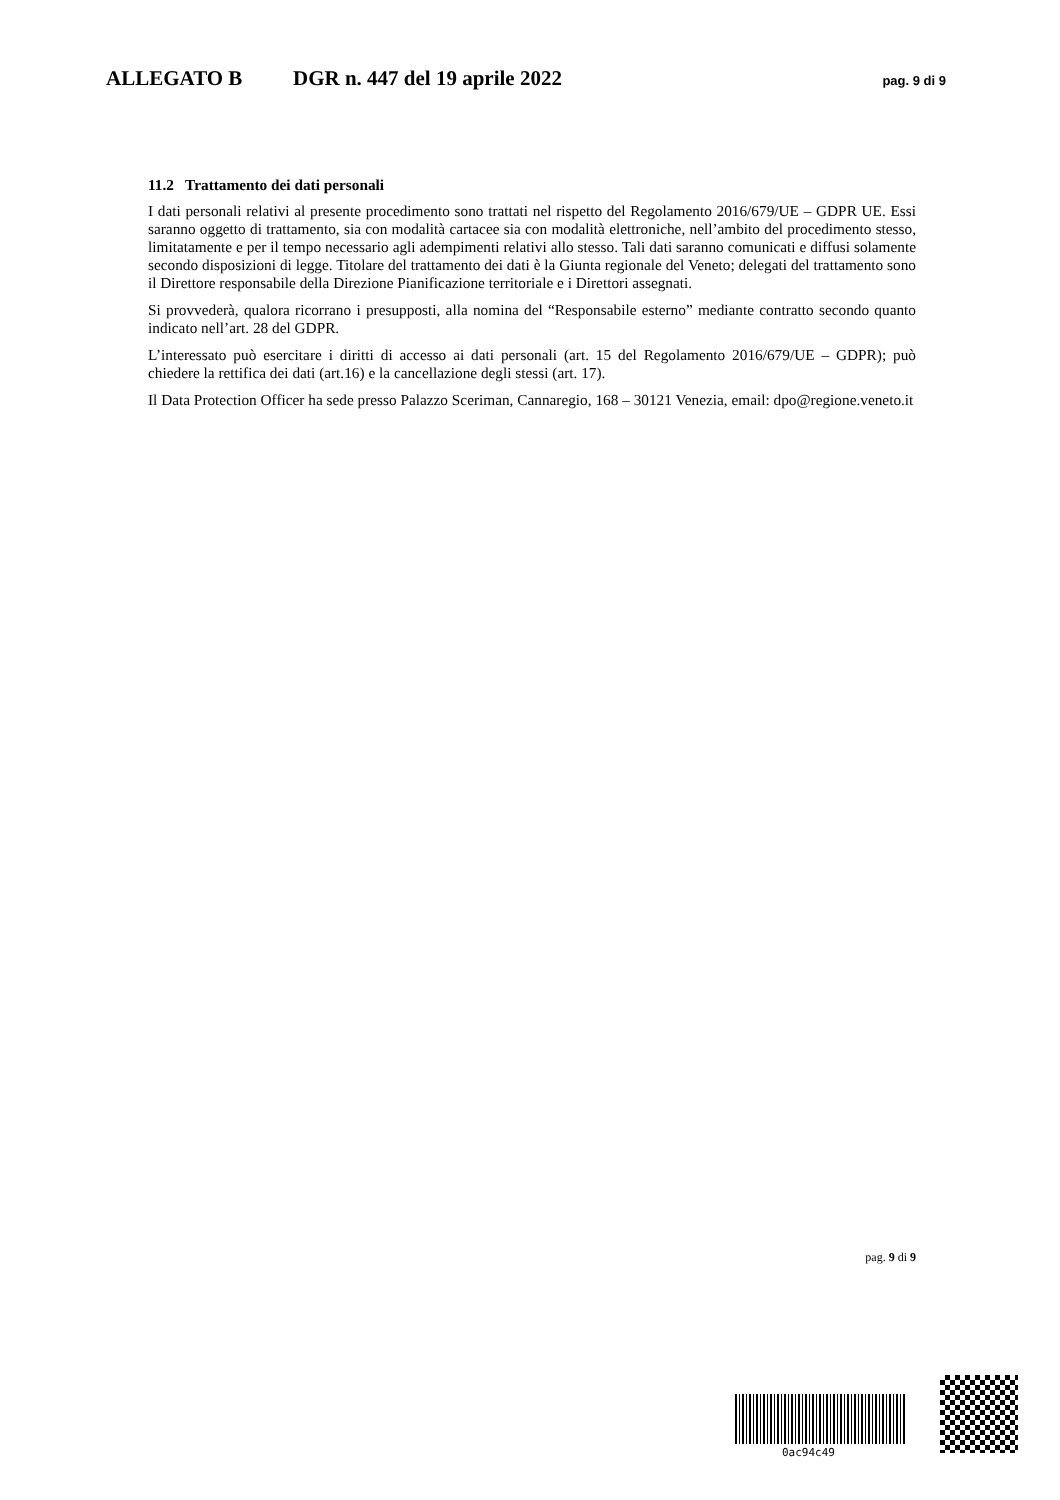ALLEGATO B DGR n. 447 del 19 aprile 2022 pag. 9 di 9
11.2 Trattamento dei dati personali
I dati personali relativi al presente procedimento sono trattati nel rispetto del Regolamento 2016/679/UE – GDPR UE. Essi saranno oggetto di trattamento, sia con modalità cartacee sia con modalità elettroniche, nell’ambito del procedimento stesso, limitatamente e per il tempo necessario agli adempimenti relativi allo stesso. Tali dati saranno comunicati e diffusi solamente secondo disposizioni di legge. Titolare del trattamento dei dati è la Giunta regionale del Veneto; delegati del trattamento sono il Direttore responsabile della Direzione Pianificazione territoriale e i Direttori assegnati.
Si provvederà, qualora ricorrano i presupposti, alla nomina del “Responsabile esterno” mediante contratto secondo quanto indicato nell’art. 28 del GDPR.
L’interessato può esercitare i diritti di accesso ai dati personali (art. 15 del Regolamento 2016/679/UE – GDPR); può chiedere la rettifica dei dati (art.16) e la cancellazione degli stessi (art. 17).
Il Data Protection Officer ha sede presso Palazzo Sceriman, Cannaregio, 168 – 30121 Venezia, email: dpo@regione.veneto.it
pag. 9 di 9
0ac94c49